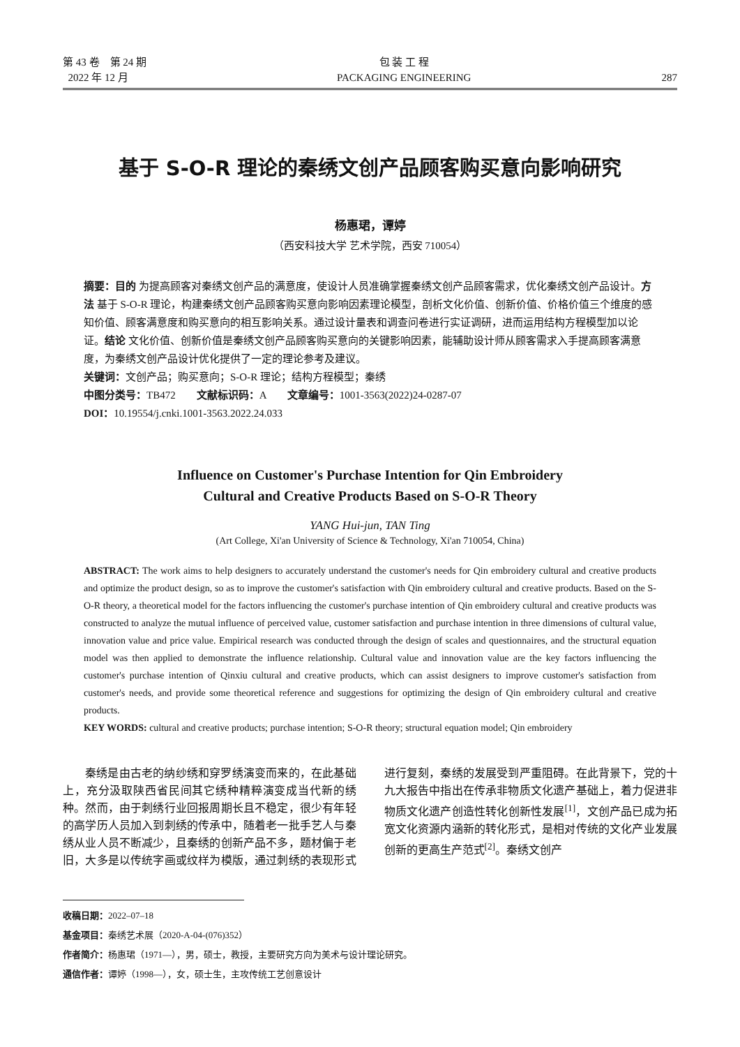第 43 卷　第 24 期
2022 年 12 月
包 装 工 程
PACKAGING ENGINEERING
287
基于 S-O-R 理论的秦绣文创产品顾客购买意向影响研究
杨惠珺，谭婷
（西安科技大学 艺术学院，西安 710054）
摘要：目的 为提高顾客对秦绣文创产品的满意度，使设计人员准确掌握秦绣文创产品顾客需求，优化秦绣文创产品设计。方法 基于 S-O-R 理论，构建秦绣文创产品顾客购买意向影响因素理论模型，剖析文化价值、创新价值、价格价值三个维度的感知价值、顾客满意度和购买意向的相互影响关系。通过设计量表和调查问卷进行实证调研，进而运用结构方程模型加以论证。结论 文化价值、创新价值是秦绣文创产品顾客购买意向的关键影响因素，能辅助设计师从顾客需求入手提高顾客满意度，为秦绣文创产品设计优化提供了一定的理论参考及建议。
关键词：文创产品；购买意向；S-O-R 理论；结构方程模型；秦绣
中图分类号：TB472　　文献标识码：A　　文章编号：1001-3563(2022)24-0287-07
DOI：10.19554/j.cnki.1001-3563.2022.24.033
Influence on Customer's Purchase Intention for Qin Embroidery
Cultural and Creative Products Based on S-O-R Theory
YANG Hui-jun, TAN Ting
(Art College, Xi'an University of Science & Technology, Xi'an 710054, China)
ABSTRACT: The work aims to help designers to accurately understand the customer's needs for Qin embroidery cultural and creative products and optimize the product design, so as to improve the customer's satisfaction with Qin embroidery cultural and creative products. Based on the S-O-R theory, a theoretical model for the factors influencing the customer's purchase intention of Qin embroidery cultural and creative products was constructed to analyze the mutual influence of perceived value, customer satisfaction and purchase intention in three dimensions of cultural value, innovation value and price value. Empirical research was conducted through the design of scales and questionnaires, and the structural equation model was then applied to demonstrate the influence relationship. Cultural value and innovation value are the key factors influencing the customer's purchase intention of Qinxiu cultural and creative products, which can assist designers to improve customer's satisfaction from customer's needs, and provide some theoretical reference and suggestions for optimizing the design of Qin embroidery cultural and creative products.
KEY WORDS: cultural and creative products; purchase intention; S-O-R theory; structural equation model; Qin embroidery
秦绣是由古老的纳纱绣和穿罗绣演变而来的，在此基础上，充分汲取陕西省民间其它绣种精粹演变成当代新的绣种。然而，由于刺绣行业回报周期长且不稳定，很少有年轻的高学历人员加入到刺绣的传承中，随着老一批手艺人与秦绣从业人员不断减少，且秦绣的创新产品不多，题材偏于老旧，大多是以传统字画或纹样为模版，通过刺绣的表现形式进行复刻，秦绣的发展受到严重阻碍。在此背景下，党的十九大报告中指出在传承非物质文化遗产基础上，着力促进非物质文化遗产创造性转化创新性发展<sup>[1]</sup>，文创产品已成为拓宽文化资源内涵新的转化形式，是相对传统的文化产业发展创新的更高生产范式<sup>[2]</sup>。秦绣文创产
收稿日期：2022–07–18
基金项目：秦绣艺术展（2020-A-04-(076)352）
作者简介：杨惠珺（1971—），男，硕士，教授，主要研究方向为美术与设计理论研究。
通信作者：谭婷（1998—），女，硕士生，主攻传统工艺创意设计